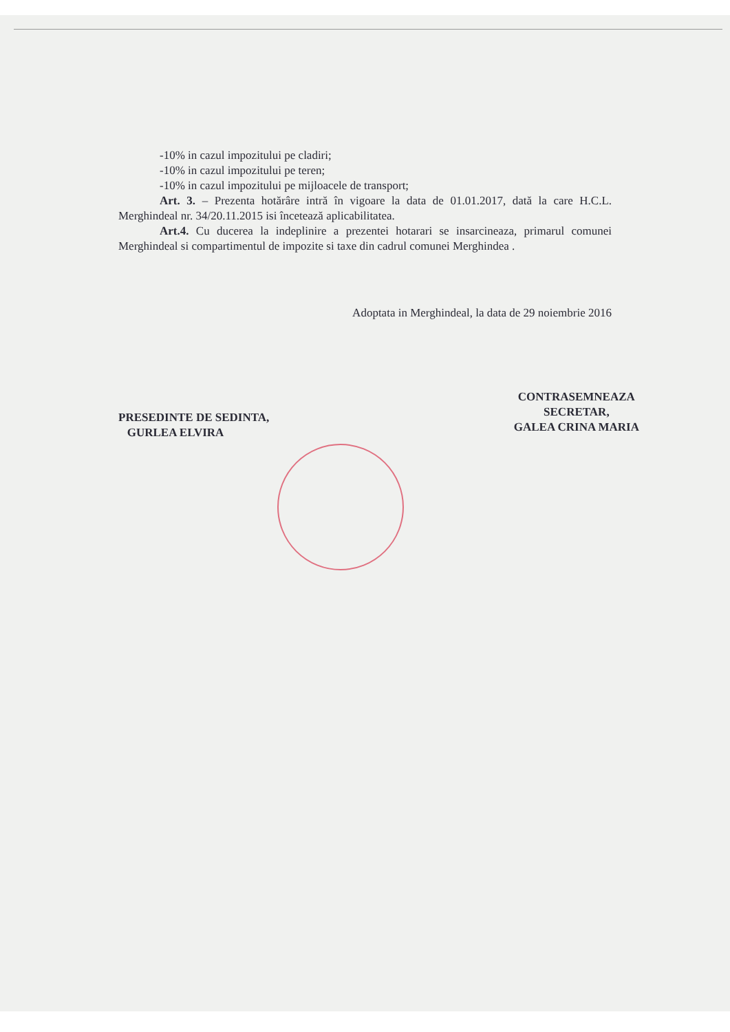-10% in cazul impozitului pe cladiri;
-10% in cazul impozitului pe teren;
-10% in cazul impozitului pe mijloacele de transport;
Art. 3. – Prezenta hotărâre intră în vigoare la data de 01.01.2017, dată la care H.C.L. Merghindeal nr. 34/20.11.2015 isi încetează aplicabilitatea.
Art.4. Cu ducerea la indeplinire a prezentei hotarari se insarcineaza, primarul comunei Merghindeal si compartimentul de impozite si taxe din cadrul comunei Merghindea .
Adoptata in Merghindeal, la data de 29 noiembrie 2016
PRESEDINTE DE SEDINTA,
GURLEA ELVIRA
CONTRASEMNEAZA
SECRETAR,
GALEA CRINA MARIA